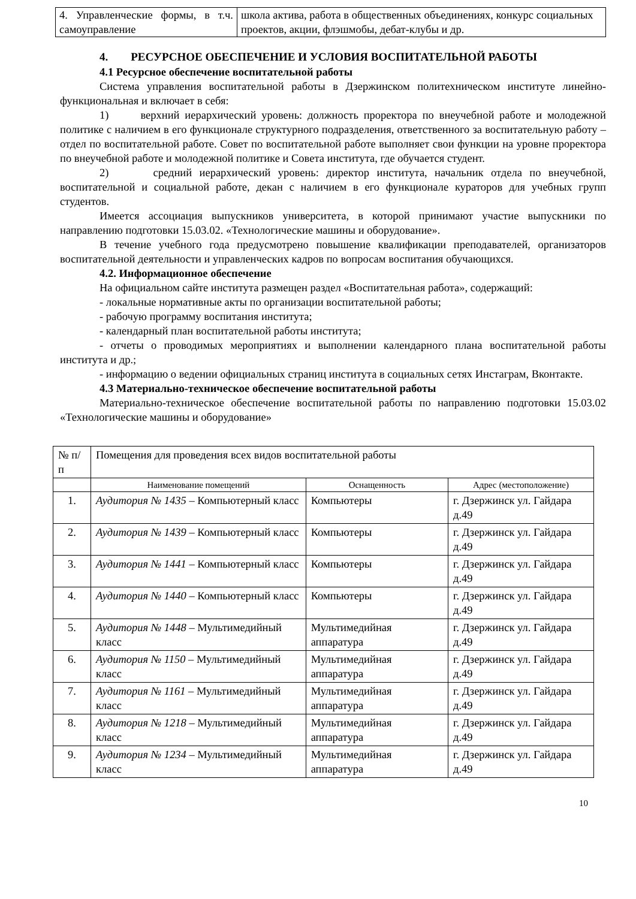| 4. Управленческие формы, в т.ч. самоуправление | школа актива, работа в общественных объединениях, конкурс социальных проектов, акции, флэшмобы, дебат-клубы и др. |
4. РЕСУРСНОЕ ОБЕСПЕЧЕНИЕ И УСЛОВИЯ ВОСПИТАТЕЛЬНОЙ РАБОТЫ
4.1 Ресурсное обеспечение воспитательной работы
Система управления воспитательной работы в Дзержинском политехническом институте линейно-функциональная и включает в себя:
1) верхний иерархический уровень: должность проректора по внеучебной работе и молодежной политике с наличием в его функционале структурного подразделения, ответственного за воспитательную работу – отдел по воспитательной работе. Совет по воспитательной работе выполняет свои функции на уровне проректора по внеучебной работе и молодежной политике и Совета института, где обучается студент.
2) средний иерархический уровень: директор института, начальник отдела по внеучебной, воспитательной и социальной работе, декан с наличием в его функционале кураторов для учебных групп студентов.
Имеется ассоциация выпускников университета, в которой принимают участие выпускники по направлению подготовки 15.03.02. «Технологические машины и оборудование».
В течение учебного года предусмотрено повышение квалификации преподавателей, организаторов воспитательной деятельности и управленческих кадров по вопросам воспитания обучающихся.
4.2. Информационное обеспечение
На официальном сайте института размещен раздел «Воспитательная работа», содержащий:
- локальные нормативные акты по организации воспитательной работы;
- рабочую программу воспитания института;
- календарный план воспитательной работы института;
- отчеты о проводимых мероприятиях и выполнении календарного плана воспитательной работы института и др.;
- информацию о ведении официальных страниц института в социальных сетях Инстаграм, Вконтакте.
4.3 Материально-техническое обеспечение воспитательной работы
Материально-техническое обеспечение воспитательной работы по направлению подготовки 15.03.02 «Технологические машины и оборудование»
| № п/п | Помещения для проведения всех видов воспитательной работы | | |
| | Наименование помещений | Оснащенность | Адрес (местоположение) |
| 1. | Аудитория № 1435 – Компьютерный класс | Компьютеры | г. Дзержинск ул. Гайдара д.49 |
| 2. | Аудитория № 1439 – Компьютерный класс | Компьютеры | г. Дзержинск ул. Гайдара д.49 |
| 3. | Аудитория № 1441 – Компьютерный класс | Компьютеры | г. Дзержинск ул. Гайдара д.49 |
| 4. | Аудитория № 1440 – Компьютерный класс | Компьютеры | г. Дзержинск ул. Гайдара д.49 |
| 5. | Аудитория № 1448 – Мультимедийный класс | Мультимедийная аппаратура | г. Дзержинск ул. Гайдара д.49 |
| 6. | Аудитория № 1150 – Мультимедийный класс | Мультимедийная аппаратура | г. Дзержинск ул. Гайдара д.49 |
| 7. | Аудитория № 1161 – Мультимедийный класс | Мультимедийная аппаратура | г. Дзержинск ул. Гайдара д.49 |
| 8. | Аудитория № 1218 – Мультимедийный класс | Мультимедийная аппаратура | г. Дзержинск ул. Гайдара д.49 |
| 9. | Аудитория № 1234 – Мультимедийный класс | Мультимедийная аппаратура | г. Дзержинск ул. Гайдара д.49 |
10